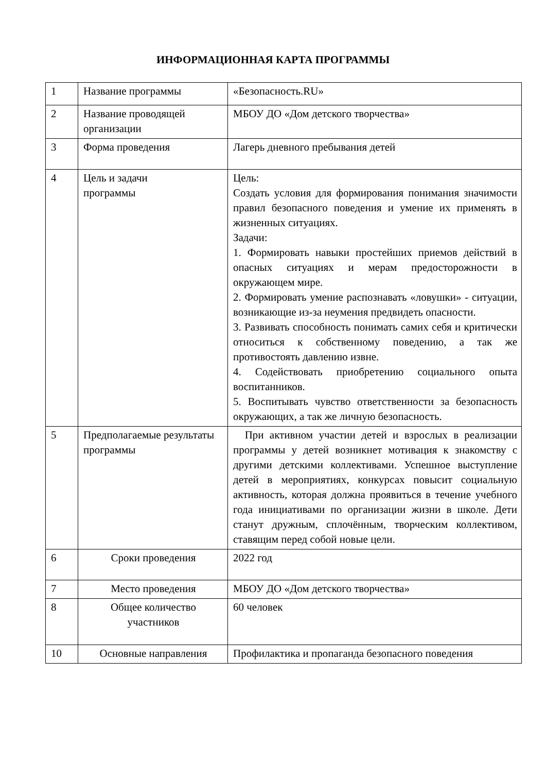ИНФОРМАЦИОННАЯ КАРТА ПРОГРАММЫ
| 1 | Название программы | «Безопасность.RU» |
| 2 | Название проводящей организации | МБОУ ДО «Дом детского творчества» |
| 3 | Форма проведения | Лагерь дневного пребывания детей |
| 4 | Цель и задачи программы | Цель: Создать условия для формирования понимания значимости правил безопасного поведения и умение их применять в жизненных ситуациях. Задачи: 1. Формировать навыки простейших приемов действий в опасных ситуациях и мерам предосторожности в окружающем мире. 2. Формировать умение распознавать «ловушки» - ситуации, возникающие из-за неумения предвидеть опасности. 3. Развивать способность понимать самих себя и критически относиться к собственному поведению, а так же противостоять давлению извне. 4. Содействовать приобретению социального опыта воспитанников. 5. Воспитывать чувство ответственности за безопасность окружающих, а так же личную безопасность. |
| 5 | Предполагаемые результаты программы | При активном участии детей и взрослых в реализации программы у детей возникнет мотивация к знакомству с другими детскими коллективами. Успешное выступление детей в мероприятиях, конкурсах повысит социальную активность, которая должна проявиться в течение учебного года инициативами по организации жизни в школе. Дети станут дружным, сплочённым, творческим коллективом, ставящим перед собой новые цели. |
| 6 | Сроки проведения | 2022 год |
| 7 | Место проведения | МБОУ ДО «Дом детского творчества» |
| 8 | Общее количество участников | 60 человек |
| 10 | Основные направления | Профилактика и пропаганда безопасного поведения |